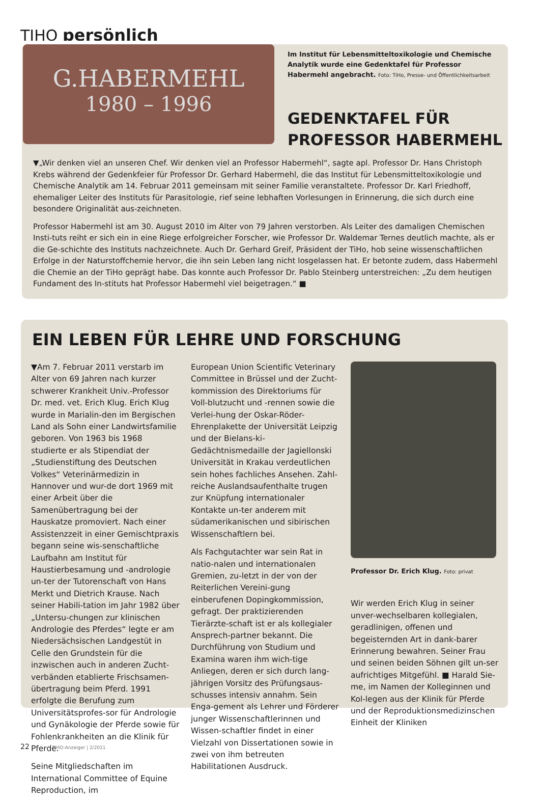TIHO persönlich
G.HABERMEHL
1980 – 1996
Im Institut für Lebensmitteltoxikologie und Chemische Analytik wurde eine Gedenktafel für Professor Habermehl angebracht. Foto: TiHo, Presse- und Öffentlichkeitsarbeit
GEDENKTAFEL FÜR
PROFESSOR HABERMEHL
▼„Wir denken viel an unseren Chef. Wir denken viel an Professor Habermehl“, sagte apl. Professor Dr. Hans Christoph Krebs während der Gedenkfeier für Professor Dr. Gerhard Habermehl, die das Institut für Lebensmitteltoxikologie und Chemische Analytik am 14. Februar 2011 gemeinsam mit seiner Familie veranstaltete. Professor Dr. Karl Friedhoff, ehemaliger Leiter des Instituts für Parasitologie, rief seine lebhaften Vorlesungen in Erinnerung, die sich durch eine besondere Originalität aus-zeichneten.
Professor Habermehl ist am 30. August 2010 im Alter von 79 Jahren verstorben. Als Leiter des damaligen Chemischen Insti-tuts reiht er sich ein in eine Riege erfolgreicher Forscher, wie Professor Dr. Waldemar Ternes deutlich machte, als er die Ge-schichte des Instituts nachzeichnete. Auch Dr. Gerhard Greif, Präsident der TiHo, hob seine wissenschaftlichen Erfolge in der Naturstoffchemie hervor, die ihn sein Leben lang nicht losgelassen hat. Er betonte zudem, dass Habermehl die Chemie an der TiHo geprägt habe. Das konnte auch Professor Dr. Pablo Steinberg unterstreichen: „Zu dem heutigen Fundament des In-stituts hat Professor Habermehl viel beigetragen.“ ■
EIN LEBEN FÜR LEHRE UND FORSCHUNG
▼Am 7. Februar 2011 verstarb im Alter von 69 Jahren nach kurzer schwerer Krankheit Univ.-Professor Dr. med. vet. Erich Klug. Erich Klug wurde in Marialin-den im Bergischen Land als Sohn einer Landwirtsfamilie geboren. Von 1963 bis 1968 studierte er als Stipendiat der „Studienstiftung des Deutschen Volkes“ Veterinärmedizin in Hannover und wur-de dort 1969 mit einer Arbeit über die Samenübertragung bei der Hauskatze promoviert. Nach einer Assistenzzeit in einer Gemischtpraxis begann seine wis-senschaftliche Laufbahn am Institut für Haustierbesamung und -andrologie un-ter der Tutorenschaft von Hans Merkt und Dietrich Krause. Nach seiner Habili-tation im Jahr 1982 über „Untersu-chungen zur klinischen Andrologie des Pferdes“ legte er am Niedersächsischen Landgestüt in Celle den Grundstein für die inzwischen auch in anderen Zucht-verbänden etablierte Frischsamen-übertragung beim Pferd. 1991 erfolgte die Berufung zum Universitätsprofes-sor für Andrologie und Gynäkologie der Pferde sowie für Fohlenkrankheiten an die Klinik für Pferde.
Seine Mitgliedschaften im International Committee of Equine Reproduction, im
European Union Scientific Veterinary Committee in Brüssel und der Zucht-kommission des Direktoriums für Voll-blutzucht und -rennen sowie die Verlei-hung der Oskar-Röder-Ehrenplakette der Universität Leipzig und der Bielans-ki-Gedächtnismedaille der Jagiellonski Universität in Krakau verdeutlichen sein hohes fachliches Ansehen. Zahl-reiche Auslandsaufenthalte trugen zur Knüpfung internationaler Kontakte un-ter anderem mit südamerikanischen und sibirischen Wissenschaftlern bei.
Als Fachgutachter war sein Rat in natio-nalen und internationalen Gremien, zu-letzt in der von der Reiterlichen Vereini-gung einberufenen Dopingkommission, gefragt. Der praktizierenden Tierärzte-schaft ist er als kollegialer Ansprech-partner bekannt. Die Durchführung von Studium und Examina waren ihm wich-tige Anliegen, deren er sich durch lang-jährigen Vorsitz des Prüfungsaus-schusses intensiv annahm. Sein Enga-gement als Lehrer und Förderer junger Wissenschaftlerinnen und Wissen-schaftler findet in einer Vielzahl von Dissertationen sowie in zwei von ihm betreuten Habilitationen Ausdruck.
Professor Dr. Erich Klug. Foto: privat
Wir werden Erich Klug in seiner unver-wechselbaren kollegialen, geradlinigen, offenen und begeisternden Art in dank-barer Erinnerung bewahren. Seiner Frau und seinen beiden Söhnen gilt un-ser aufrichtiges Mitgefühl. ■ Harald Sie-me, im Namen der Kolleginnen und Kol-legen aus der Klinik für Pferde und der Reproduktionsmedizinschen Einheit der Kliniken
22 TIHO-Anzeiger | 2/2011